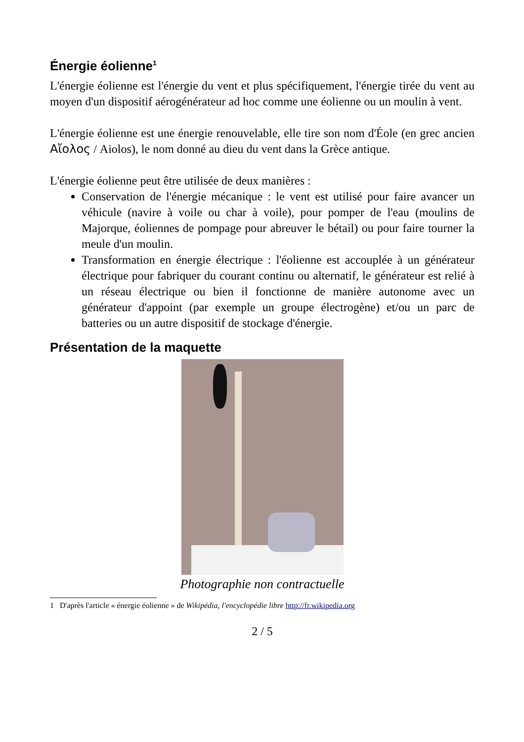Énergie éolienne<sup>1</sup>
L'énergie éolienne est l'énergie du vent et plus spécifiquement, l'énergie tirée du vent au moyen d'un dispositif aérogénérateur ad hoc comme une éolienne ou un moulin à vent.
L'énergie éolienne est une énergie renouvelable, elle tire son nom d'Éole (en grec ancien Αἴολος / Aiolos), le nom donné au dieu du vent dans la Grèce antique.
L'énergie éolienne peut être utilisée de deux manières :
Conservation de l'énergie mécanique : le vent est utilisé pour faire avancer un véhicule (navire à voile ou char à voile), pour pomper de l'eau (moulins de Majorque, éoliennes de pompage pour abreuver le bétail) ou pour faire tourner la meule d'un moulin.
Transformation en énergie électrique : l'éolienne est accouplée à un générateur électrique pour fabriquer du courant continu ou alternatif, le générateur est relié à un réseau électrique ou bien il fonctionne de manière autonome avec un générateur d'appoint (par exemple un groupe électrogène) et/ou un parc de batteries ou un autre dispositif de stockage d'énergie.
Présentation de la maquette
Photographie non contractuelle
1 D'après l'article « énergie éolienne » de Wikipédia, l'encyclopédie libre http://fr.wikipedia.org
2 / 5